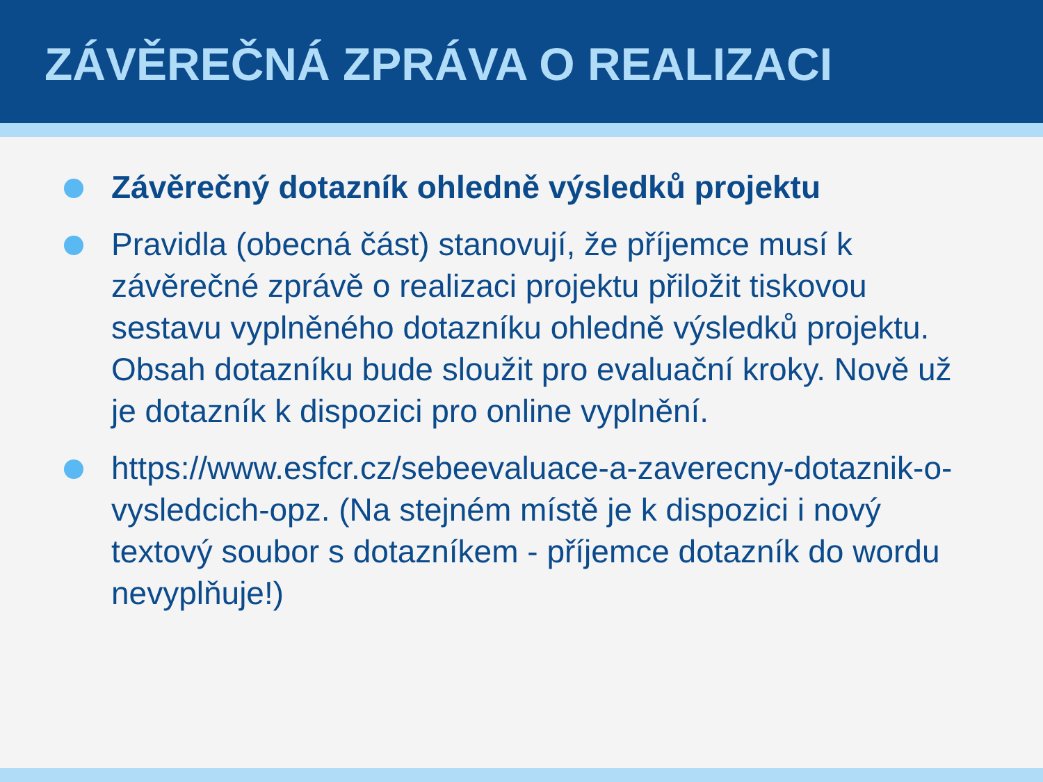ZÁVĚREČNÁ ZPRÁVA O REALIZACI
Závěrečný dotazník ohledně výsledků projektu
Pravidla (obecná část) stanovují, že příjemce musí k závěrečné zprávě o realizaci projektu přiložit tiskovou sestavu vyplněného dotazníku ohledně výsledků projektu. Obsah dotazníku bude sloužit pro evaluační kroky. Nově už je dotazník k dispozici pro online vyplnění.
https://www.esfcr.cz/sebeevaluace-a-zaverecny-dotaznik-o-vysledcich-opz. (Na stejném místě je k dispozici i nový textový soubor s dotazníkem - příjemce dotazník do wordu nevyplňuje!)